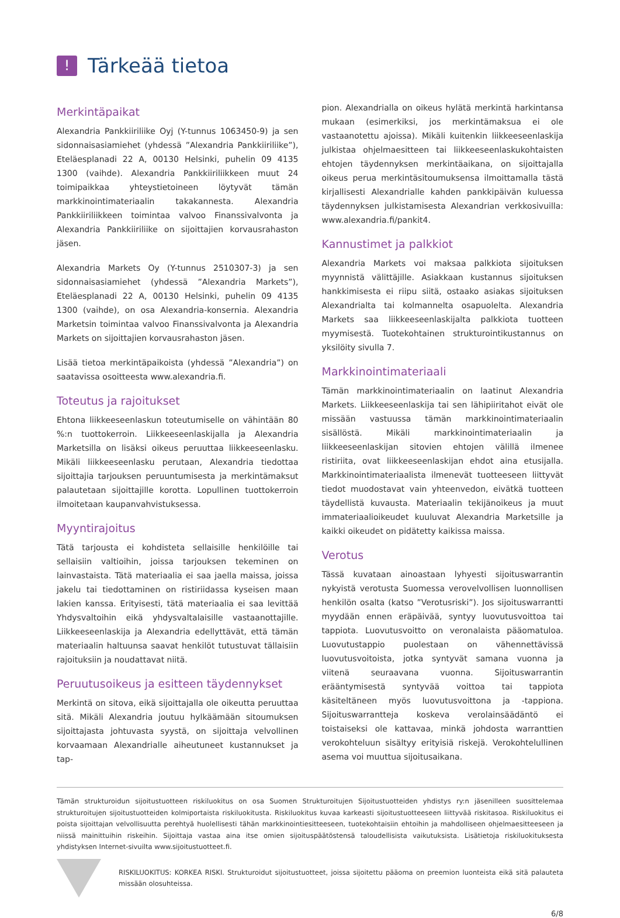!
Tärkeää tietoa
Merkintäpaikat
Alexandria Pankkiiriliike Oyj (Y-tunnus 1063450-9) ja sen sidonnaisasiamiehet (yhdessä ”Alexandria Pankkiiriliike”), Eteläesplanadi 22 A, 00130 Helsinki, puhelin 09 4135 1300 (vaihde). Alexandria Pankkiiriliikkeen muut 24 toimipaikkaa yhteystietoineen löytyvät tämän markkinointimateriaalin takakannesta. Alexandria Pankkiiriliikkeen toimintaa valvoo Finanssivalvonta ja Alexandria Pankkiiriliike on sijoittajien korvausrahaston jäsen.
Alexandria Markets Oy (Y-tunnus 2510307-3) ja sen sidonnaisasiamiehet (yhdessä ”Alexandria Markets”), Eteläesplanadi 22 A, 00130 Helsinki, puhelin 09 4135 1300 (vaihde), on osa Alexandria-konsernia. Alexandria Marketsin toimintaa valvoo Finanssivalvonta ja Alexandria Markets on sijoittajien korvausrahaston jäsen.
Lisää tietoa merkintäpaikoista (yhdessä ”Alexandria”) on saatavissa osoitteesta www.alexandria.fi.
Toteutus ja rajoitukset
Ehtona liikkeeseenlaskun toteutumiselle on vähintään 80 %:n tuottokerroin. Liikkeeseenlaskijalla ja Alexandria Marketsilla on lisäksi oikeus peruuttaa liikkeeseenlasku. Mikäli liikkeeseenlasku perutaan, Alexandria tiedottaa sijoittajia tarjouksen peruuntumisesta ja merkintämaksut palautetaan sijoittajille korotta. Lopullinen tuottokerroin ilmoitetaan kaupanvahvistuksessa.
Myyntirajoitus
Tätä tarjousta ei kohdisteta sellaisille henkilöille tai sellaisiin valtioihin, joissa tarjouksen tekeminen on lainvastaista. Tätä materiaalia ei saa jaella maissa, joissa jakelu tai tiedottaminen on ristiriidassa kyseisen maan lakien kanssa. Erityisesti, tätä materiaalia ei saa levittää Yhdysvaltoihin eikä yhdysvaltalaisille vastaanottajille. Liikkeeseenlaskija ja Alexandria edellyttävät, että tämän materiaalin haltuunsa saavat henkilöt tutustuvat tällaisiin rajoituksiin ja noudattavat niitä.
Peruutusoikeus ja esitteen täydennykset
Merkintä on sitova, eikä sijoittajalla ole oikeutta peruuttaa sitä. Mikäli Alexandria joutuu hylkäämään sitoumuksen sijoittajasta johtuvasta syystä, on sijoittaja velvollinen korvaamaan Alexandrialle aiheutuneet kustannukset ja tap-
pion. Alexandrialla on oikeus hylätä merkintä harkintansa mukaan (esimerkiksi, jos merkintämaksua ei ole vastaanotettu ajoissa). Mikäli kuitenkin liikkeeseenlaskija julkistaa ohjelmaesitteen tai liikkeeseenlaskukohtaisten ehtojen täydennyksen merkintäaikana, on sijoittajalla oikeus perua merkintäsitoumuksensa ilmoittamalla tästä kirjallisesti Alexandrialle kahden pankkipäivän kuluessa täydennyksen julkistamisesta Alexandrian verkkosivuilla: www.alexandria.fi/pankit4.
Kannustimet ja palkkiot
Alexandria Markets voi maksaa palkkiota sijoituksen myynnistä välittäjille. Asiakkaan kustannus sijoituksen hankkimisesta ei riipu siitä, ostaako asiakas sijoituksen Alexandrialta tai kolmannelta osapuolelta. Alexandria Markets saa liikkeeseenlaskijalta palkkiota tuotteen myymisestä. Tuotekohtainen strukturointikustannus on yksilöity sivulla 7.
Markkinointimateriaali
Tämän markkinointimateriaalin on laatinut Alexandria Markets. Liikkeeseenlaskija tai sen lähipiiritahot eivät ole missään vastuussa tämän markkinointimateriaalin sisällöstä. Mikäli markkinointimateriaalin ja liikkeeseenlaskijan sitovien ehtojen välillä ilmenee ristiriita, ovat liikkeeseenlaskijan ehdot aina etusijalla. Markkinointimateriaalista ilmenevät tuotteeseen liittyvät tiedot muodostavat vain yhteenvedon, eivätkä tuotteen täydellistä kuvausta. Materiaalin tekijänoikeus ja muut immateriaalioikeudet kuuluvat Alexandria Marketsille ja kaikki oikeudet on pidätetty kaikissa maissa.
Verotus
Tässä kuvataan ainoastaan lyhyesti sijoituswarrantin nykyistä verotusta Suomessa verovelvollisen luonnollisen henkilön osalta (katso ”Verotusriski”). Jos sijoituswarrantti myydään ennen eräpäivää, syntyy luovutusvoittoa tai tappiota. Luovutusvoitto on veronalaista pääomatuloa. Luovutustappio puolestaan on vähennettävissä luovutusvoitoista, jotka syntyvät samana vuonna ja viitenä seuraavana vuonna. Sijoituswarrantin erääntymisestä syntyvää voittoa tai tappiota käsiteltäneen myös luovutusvoittona ja -tappiona. Sijoituswarrantteja koskeva verolainsäädäntö ei toistaiseksi ole kattavaa, minkä johdosta warranttien verokohteluun sisältyy erityisiä riskejä. Verokohtelullinen asema voi muuttua sijoitusaikana.
Tämän strukturoidun sijoitustuotteen riskiluokitus on osa Suomen Strukturoitujen Sijoitustuotteiden yhdistys ry:n jäsenilleen suosittelemaa strukturoitujen sijoitustuotteiden kolmiportaista riskiluokitusta. Riskiluokitus kuvaa karkeasti sijoitustuotteeseen liittyvää riskitasoa. Riskiluokitus ei poista sijoittajan velvollisuutta perehtyä huolellisesti tähän markkinointiesitteeseen, tuotekohtaisiin ehtoihin ja mahdolliseen ohjelmaesitteeseen ja niissä mainittuihin riskeihin. Sijoittaja vastaa aina itse omien sijoituspäätöstensä taloudellisista vaikutuksista. Lisätietoja riskiluokituksesta yhdistyksen Internet-sivuilta www.sijoitustuotteet.fi.
RISKILUOKITUS: KORKEA RISKI. Strukturoidut sijoitustuotteet, joissa sijoitettu pääoma on preemion luonteista eikä sitä palauteta missään olosuhteissa.
6/8